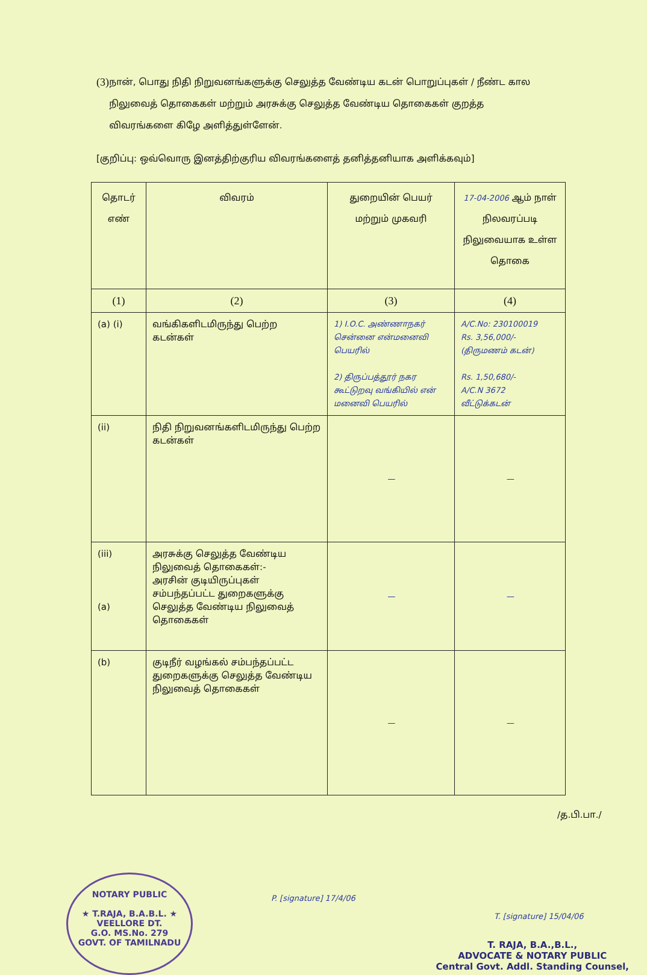(3)
நான், பொது நிதி நிறுவனங்களுக்கு செலுத்த வேண்டிய கடன் பொறுப்புகள் / நீண்ட கால நிலுவைத் தொகைகள் மற்றும் அரசுக்கு செலுத்த வேண்டிய தொகைகள் குறத்த விவரங்களை கிழே அளித்துள்ளேன்.
[குறிப்பு: ஒவ்வொரு இனத்திற்குரிய விவரங்களைத் தனித்தனியாக அளிக்கவும்]
| தொடர் எண் | விவரம் | துறையின் பெயர் மற்றும் முகவரி | 17-04-2006 ஆம் நாள் நிலவரப்படி நிலுவையாக உள்ள தொகை |
| (1) | (2) | (3) | (4) |
| (a) (i) | வங்கிகளிடமிருந்து பெற்ற கடன்கள் | 1) I.O.C. அண்ணாநகர் சென்னை என்மனைவி பெயரில் 2) திருப்பத்தூர் நகர கூட்டுறவு வங்கியில் என் மனைவி பெயரில் | A/C.No: 230100019 Rs. 3,56,000/- (திருமணம் கடன்) Rs. 1,50,680/- A/C.N 3672 வீட்டுக்கடன் |
| (ii) | நிதி நிறுவனங்களிடமிருந்து பெற்ற கடன்கள் | — | — |
| (iii) (a) | அரசுக்கு செலுத்த வேண்டிய நிலுவைத் தொகைகள்:- அரசின் குடியிருப்புகள் சம்பந்தப்பட்ட துறைகளுக்கு செலுத்த வேண்டிய நிலுவைத் தொகைகள் | — | — |
| (b) | குடிநீர் வழங்கல் சம்பந்தப்பட்ட துறைகளுக்கு செலுத்த வேண்டிய நிலுவைத் தொகைகள் | — | — |
/த.பி.பா./
NOTARY PUBLIC
★ T.RAJA, B.A.B.L. ★
VEELLORE DT.
G.O. MS.No. 279
GOVT. OF TAMILNADU
P. [signature] 17/4/06
T. [signature] 15/04/06
T. RAJA, B.A.,B.L.,
ADVOCATE & NOTARY PUBLIC
Central Govt. Addl. Standing Counsel,